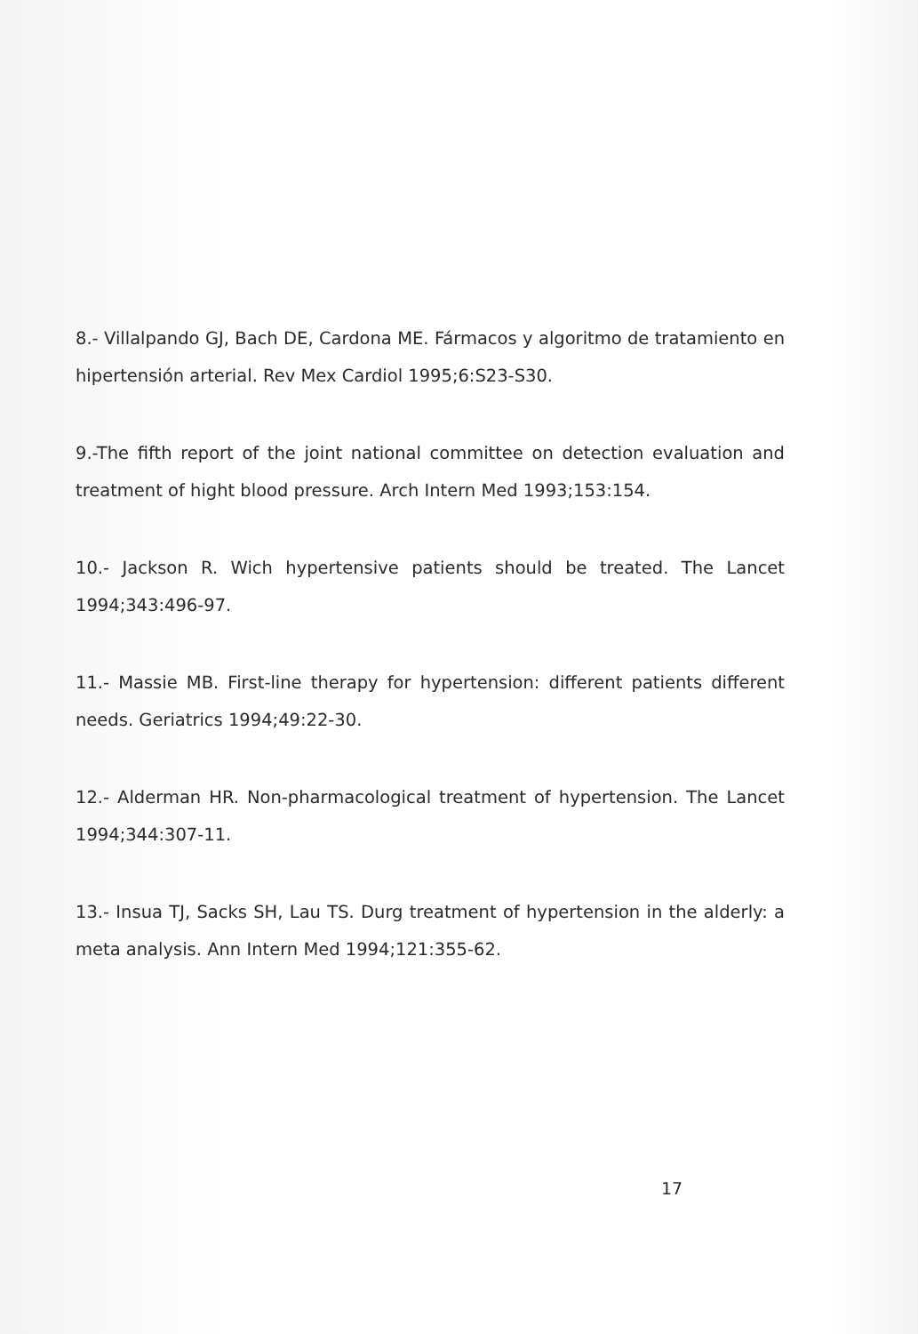8.- Villalpando GJ, Bach DE, Cardona ME. Fármacos y algoritmo de tratamiento en hipertensión arterial. Rev Mex Cardiol 1995;6:S23-S30.
9.-The fifth report of the joint national committee on detection evaluation and treatment of hight blood pressure. Arch Intern Med 1993;153:154.
10.- Jackson R. Wich hypertensive patients should be treated. The Lancet 1994;343:496-97.
11.- Massie MB. First-line therapy for hypertension: different patients different needs. Geriatrics 1994;49:22-30.
12.- Alderman HR. Non-pharmacological treatment of hypertension. The Lancet 1994;344:307-11.
13.- Insua TJ, Sacks SH, Lau TS. Durg treatment of hypertension in the alderly: a meta analysis. Ann Intern Med 1994;121:355-62.
17